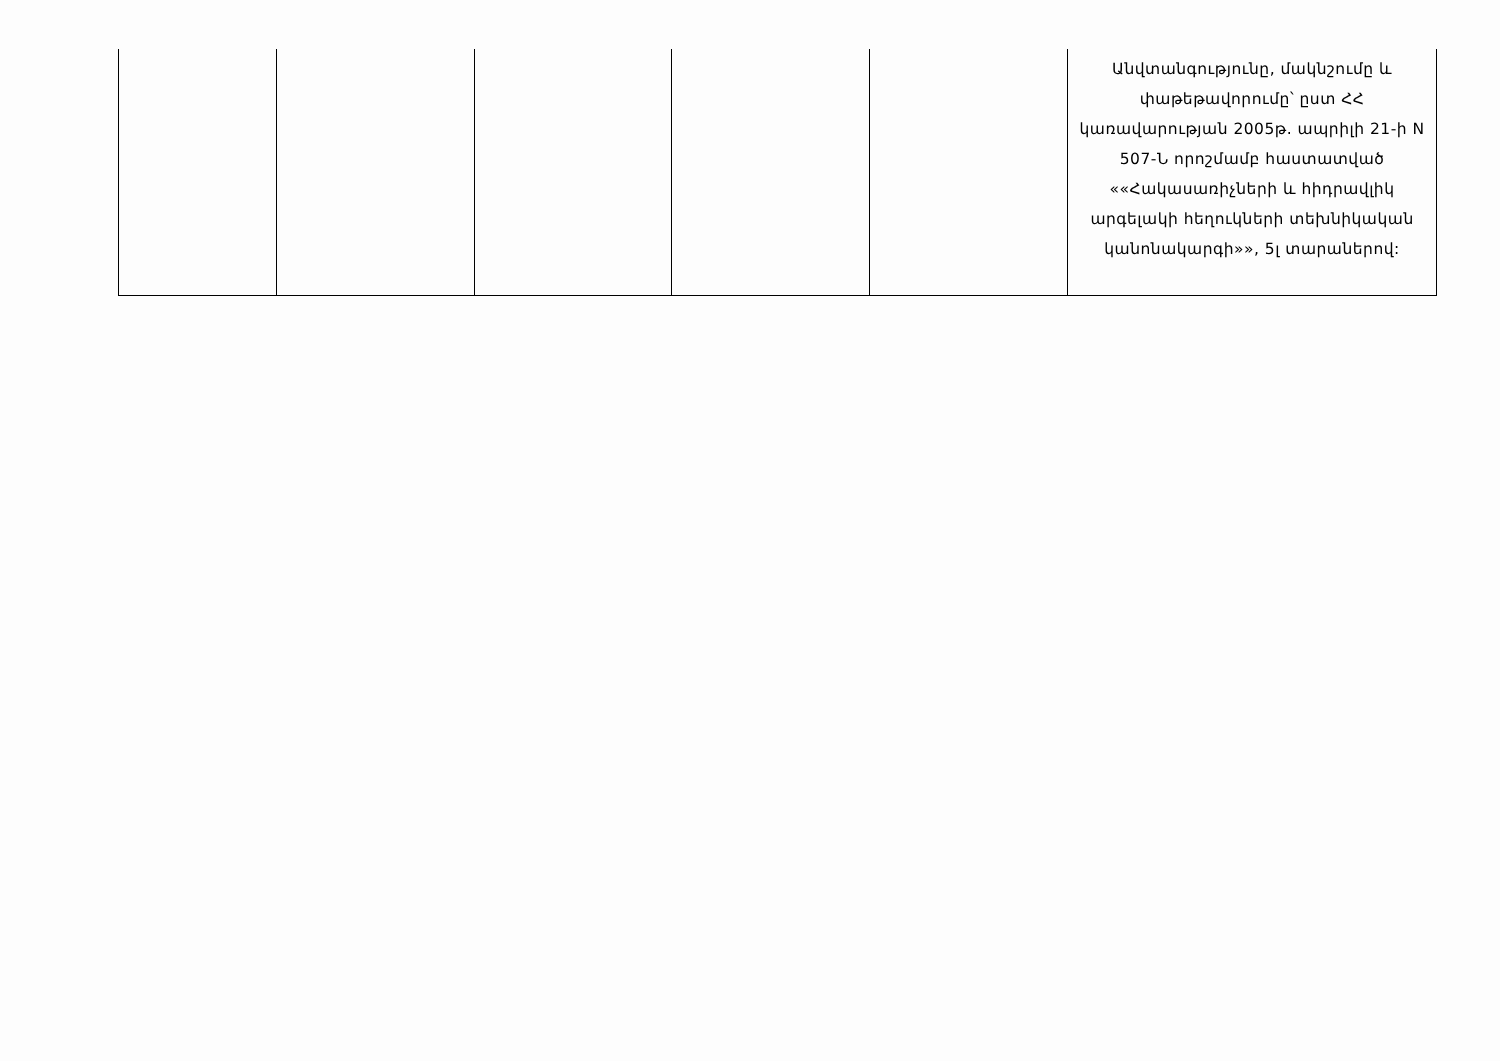| | | | | | Անվտանգությունը, մակնշումը և փաթեթավորումը՝ ըստ ՀՀ կառավարության 2005թ. ապրիլի 21-ի N 507-Ն որոշմամբ հաստատված ««Հակասառիչների և հիդրավլիկ արգելակի հեղուկների տեխնիկական կանոնակարգի»», 5լ տարաներով: |